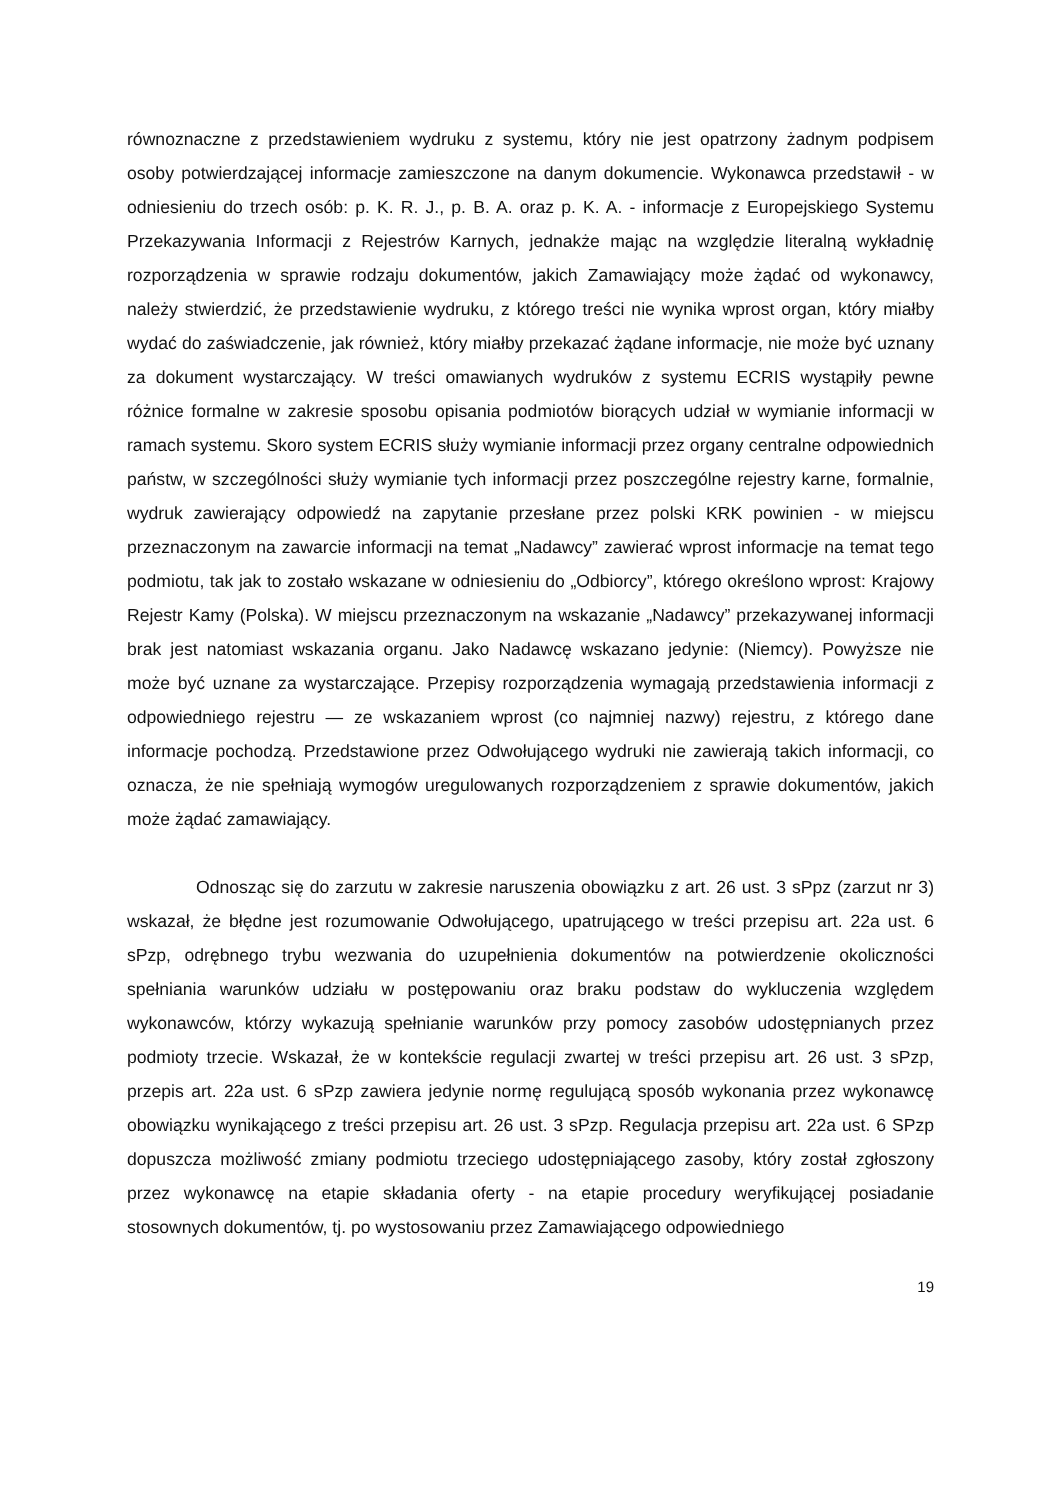równoznaczne z przedstawieniem wydruku z systemu, który nie jest opatrzony żadnym podpisem osoby potwierdzającej informacje zamieszczone na danym dokumencie. Wykonawca przedstawił - w odniesieniu do trzech osób: p. K. R. J., p. B. A. oraz p. K. A. - informacje z Europejskiego Systemu Przekazywania Informacji z Rejestrów Karnych, jednakże mając na względzie literalną wykładnię rozporządzenia w sprawie rodzaju dokumentów, jakich Zamawiający może żądać od wykonawcy, należy stwierdzić, że przedstawienie wydruku, z którego treści nie wynika wprost organ, który miałby wydać do zaświadczenie, jak również, który miałby przekazać żądane informacje, nie może być uznany za dokument wystarczający. W treści omawianych wydruków z systemu ECRIS wystąpiły pewne różnice formalne w zakresie sposobu opisania podmiotów biorących udział w wymianie informacji w ramach systemu. Skoro system ECRIS służy wymianie informacji przez organy centralne odpowiednich państw, w szczególności służy wymianie tych informacji przez poszczególne rejestry karne, formalnie, wydruk zawierający odpowiedź na zapytanie przesłane przez polski KRK powinien - w miejscu przeznaczonym na zawarcie informacji na temat „Nadawcy” zawierać wprost informacje na temat tego podmiotu, tak jak to zostało wskazane w odniesieniu do „Odbiorcy”, którego określono wprost: Krajowy Rejestr Kamy (Polska). W miejscu przeznaczonym na wskazanie „Nadawcy” przekazywanej informacji brak jest natomiast wskazania organu. Jako Nadawcę wskazano jedynie: (Niemcy). Powyższe nie może być uznane za wystarczające. Przepisy rozporządzenia wymagają przedstawienia informacji z odpowiedniego rejestru — ze wskazaniem wprost (co najmniej nazwy) rejestru, z którego dane informacje pochodzą. Przedstawione przez Odwołującego wydruki nie zawierają takich informacji, co oznacza, że nie spełniają wymogów uregulowanych rozporządzeniem z sprawie dokumentów, jakich może żądać zamawiający.
Odnosząc się do zarzutu w zakresie naruszenia obowiązku z art. 26 ust. 3 sPpz (zarzut nr 3) wskazał, że błędne jest rozumowanie Odwołującego, upatrującego w treści przepisu art. 22a ust. 6 sPzp, odrębnego trybu wezwania do uzupełnienia dokumentów na potwierdzenie okoliczności spełniania warunków udziału w postępowaniu oraz braku podstaw do wykluczenia względem wykonawców, którzy wykazują spełnianie warunków przy pomocy zasobów udostępnianych przez podmioty trzecie. Wskazał, że w kontekście regulacji zwartej w treści przepisu art. 26 ust. 3 sPzp, przepis art. 22a ust. 6 sPzp zawiera jedynie normę regulującą sposób wykonania przez wykonawcę obowiązku wynikającego z treści przepisu art. 26 ust. 3 sPzp. Regulacja przepisu art. 22a ust. 6 SPzp dopuszcza możliwość zmiany podmiotu trzeciego udostępniającego zasoby, który został zgłoszony przez wykonawcę na etapie składania oferty - na etapie procedury weryfikującej posiadanie stosownych dokumentów, tj. po wystosowaniu przez Zamawiającego odpowiedniego
19